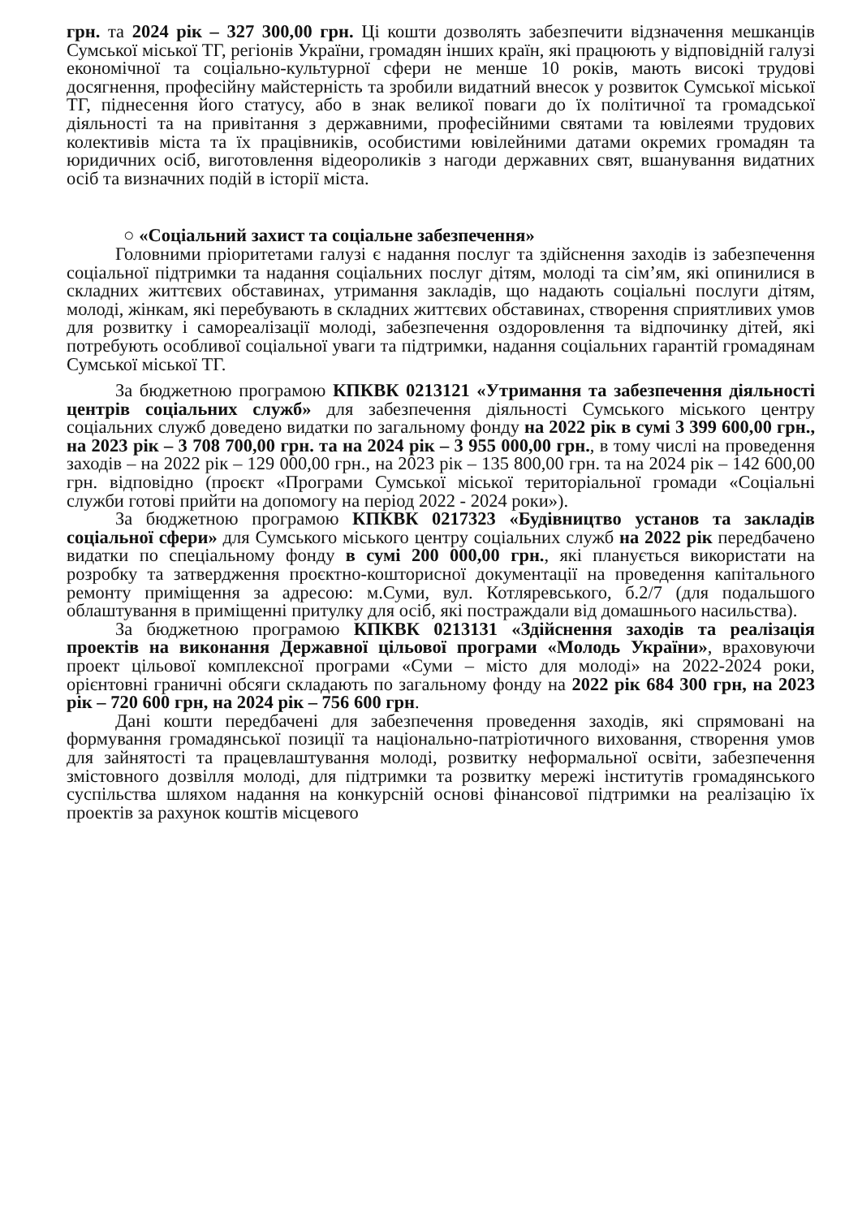грн. та 2024 рік – 327 300,00 грн. Ці кошти дозволять забезпечити відзначення мешканців Сумської міської ТГ, регіонів України, громадян інших країн, які працюють у відповідній галузі економічної та соціально-культурної сфери не менше 10 років, мають високі трудові досягнення, професійну майстерність та зробили видатний внесок у розвиток Сумської міської ТГ, піднесення його статусу, або в знак великої поваги до їх політичної та громадської діяльності та на привітання з державними, професійними святами та ювілеями трудових колективів міста та їх працівників, особистими ювілейними датами окремих громадян та юридичних осіб, виготовлення відеороликів з нагоди державних свят, вшанування видатних осіб та визначних подій в історії міста.
○ «Соціальний захист та соціальне забезпечення»
Головними пріоритетами галузі є надання послуг та здійснення заходів із забезпечення соціальної підтримки та надання соціальних послуг дітям, молоді та сім’ям, які опинилися в складних життєвих обставинах, утримання закладів, що надають соціальні послуги дітям, молоді, жінкам, які перебувають в складних життєвих обставинах, створення сприятливих умов для розвитку і самореалізації молоді, забезпечення оздоровлення та відпочинку дітей, які потребують особливої соціальної уваги та підтримки, надання соціальних гарантій громадянам Сумської міської ТГ.
За бюджетною програмою КПКВК 0213121 «Утримання та забезпечення діяльності центрів соціальних служб» для забезпечення діяльності Сумського міського центру соціальних служб доведено видатки по загальному фонду на 2022 рік в сумі 3 399 600,00 грн., на 2023 рік – 3 708 700,00 грн. та на 2024 рік – 3 955 000,00 грн., в тому числі на проведення заходів – на 2022 рік – 129 000,00 грн., на 2023 рік – 135 800,00 грн. та на 2024 рік – 142 600,00 грн. відповідно (проєкт «Програми Сумської міської територіальної громади «Соціальні служби готові прийти на допомогу на період 2022 - 2024 роки»).
За бюджетною програмою КПКВК 0217323 «Будівництво установ та закладів соціальної сфери» для Сумського міського центру соціальних служб на 2022 рік передбачено видатки по спеціальному фонду в сумі 200 000,00 грн., які планується використати на розробку та затвердження проєктно-кошторисної документації на проведення капітального ремонту приміщення за адресою: м.Суми, вул. Котляревського, б.2/7 (для подальшого облаштування в приміщенні притулку для осіб, які постраждали від домашнього насильства).
За бюджетною програмою КПКВК 0213131 «Здійснення заходів та реалізація проектів на виконання Державної цільової програми «Молодь України», враховуючи проект цільової комплексної програми «Суми – місто для молоді» на 2022-2024 роки, орієнтовні граничні обсяги складають по загальному фонду на 2022 рік 684 300 грн, на 2023 рік – 720 600 грн, на 2024 рік – 756 600 грн.
Дані кошти передбачені для забезпечення проведення заходів, які спрямовані на формування громадянської позиції та національно-патріотичного виховання, створення умов для зайнятості та працевлаштування молоді, розвитку неформальної освіти, забезпечення змістовного дозвілля молоді, для підтримки та розвитку мережі інститутів громадянського суспільства шляхом надання на конкурсній основі фінансової підтримки на реалізацію їх проектів за рахунок коштів місцевого